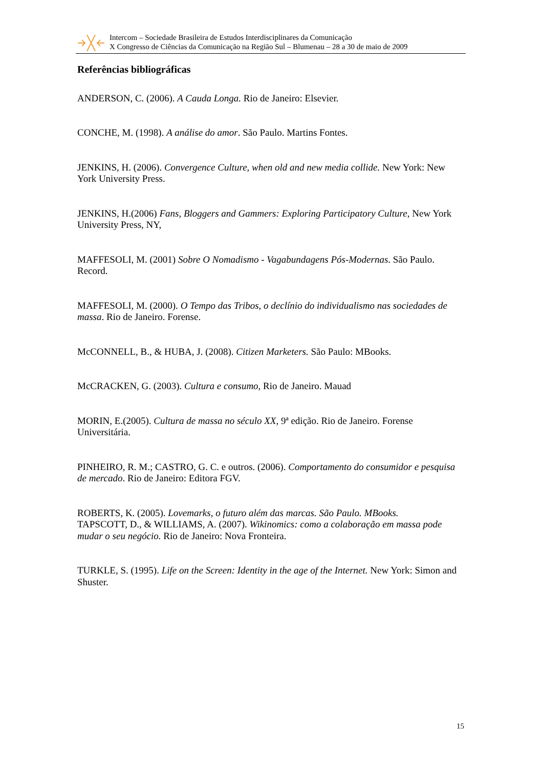Intercom – Sociedade Brasileira de Estudos Interdisciplinares da Comunicação
X Congresso de Ciências da Comunicação na Região Sul – Blumenau – 28 a 30 de maio de 2009
Referências bibliográficas
ANDERSON, C. (2006). A Cauda Longa. Rio de Janeiro: Elsevier.
CONCHE, M. (1998). A análise do amor. São Paulo. Martins Fontes.
JENKINS, H. (2006). Convergence Culture, when old and new media collide. New York: New York University Press.
JENKINS, H.(2006) Fans, Bloggers and Gammers: Exploring Participatory Culture, New York University Press, NY,
MAFFESOLI, M. (2001) Sobre O Nomadismo - Vagabundagens Pós-Modernas. São Paulo. Record.
MAFFESOLI, M. (2000). O Tempo das Tribos, o declínio do individualismo nas sociedades de massa. Rio de Janeiro. Forense.
McCONNELL, B., & HUBA, J. (2008). Citizen Marketers. São Paulo: MBooks.
McCRACKEN, G. (2003). Cultura e consumo, Rio de Janeiro. Mauad
MORIN, E.(2005). Cultura de massa no século XX, 9ª edição. Rio de Janeiro. Forense Universitária.
PINHEIRO, R. M.; CASTRO, G. C. e outros. (2006). Comportamento do consumidor e pesquisa de mercado. Rio de Janeiro: Editora FGV.
ROBERTS, K. (2005). Lovemarks, o futuro além das marcas. São Paulo. MBooks.
TAPSCOTT, D., & WILLIAMS, A. (2007). Wikinomics: como a colaboração em massa pode mudar o seu negócio. Rio de Janeiro: Nova Fronteira.
TURKLE, S. (1995). Life on the Screen: Identity in the age of the Internet. New York: Simon and Shuster.
15